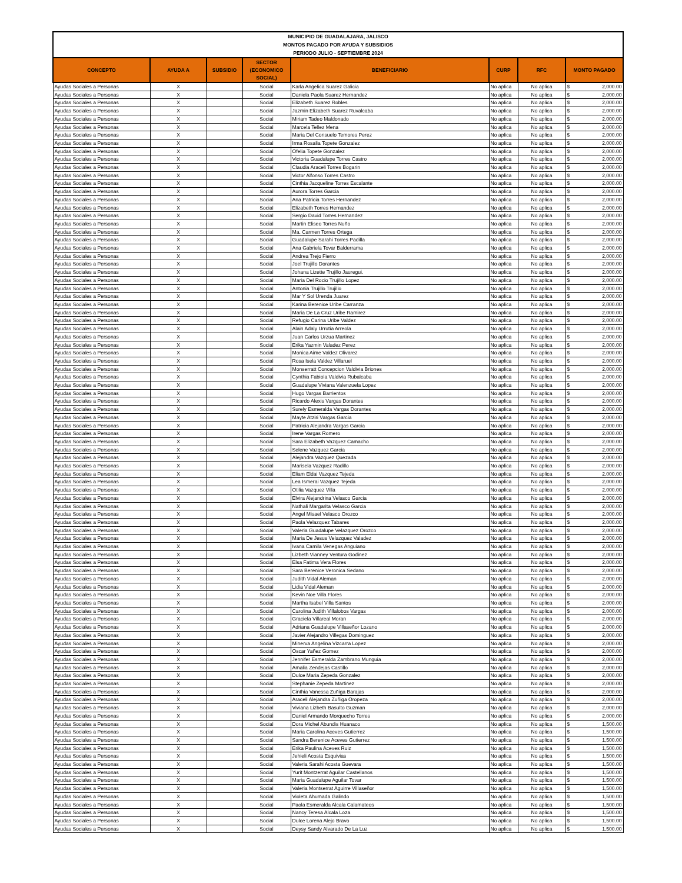| MUNICIPIO DE GUADALAJARA, JALISCO | | | | | | | |
| MONTOS PAGADO POR AYUDA Y SUBSIDIOS | | | | | | | |
| PERIODO JULIO - SEPTIEMBRE 2024 | | | | | | | |
| CONCEPTO | AYUDA A | SUBSIDIO | SECTOR (ECONOMICO SOCIAL) | BENEFICIARIO | CURP | RFC | MONTO PAGADO |
| Ayudas Sociales a Personas | X | | Social | Karla Angelica Suarez Galicia | No aplica | No aplica | $ 2,000.00 |
| Ayudas Sociales a Personas | X | | Social | Daniela Paola Suarez Hernandez | No aplica | No aplica | $ 2,000.00 |
| Ayudas Sociales a Personas | X | | Social | Elizabeth Suarez Robles | No aplica | No aplica | $ 2,000.00 |
| Ayudas Sociales a Personas | X | | Social | Jazmin Elizabeth Suarez Ruvalcaba | No aplica | No aplica | $ 2,000.00 |
| Ayudas Sociales a Personas | X | | Social | Miriam Tadeo Maldonado | No aplica | No aplica | $ 2,000.00 |
| Ayudas Sociales a Personas | X | | Social | Marcela Tellez Mena | No aplica | No aplica | $ 2,000.00 |
| Ayudas Sociales a Personas | X | | Social | Maria Del Consuelo Temores Perez | No aplica | No aplica | $ 2,000.00 |
| Ayudas Sociales a Personas | X | | Social | Irma Rosalia Topete Gonzalez | No aplica | No aplica | $ 2,000.00 |
| Ayudas Sociales a Personas | X | | Social | Ofelia Topete Gonzalez | No aplica | No aplica | $ 2,000.00 |
| Ayudas Sociales a Personas | X | | Social | Victoria Guadalupe Torres Castro | No aplica | No aplica | $ 2,000.00 |
| Ayudas Sociales a Personas | X | | Social | Claudia Araceli Torres Bogarin | No aplica | No aplica | $ 2,000.00 |
| Ayudas Sociales a Personas | X | | Social | Victor Alfonso Torres Castro | No aplica | No aplica | $ 2,000.00 |
| Ayudas Sociales a Personas | X | | Social | Cinthia Jacqueline Torres Escalante | No aplica | No aplica | $ 2,000.00 |
| Ayudas Sociales a Personas | X | | Social | Aurora Torres Garcia | No aplica | No aplica | $ 2,000.00 |
| Ayudas Sociales a Personas | X | | Social | Ana Patricia Torres Hernandez | No aplica | No aplica | $ 2,000.00 |
| Ayudas Sociales a Personas | X | | Social | Elizabeth Torres Hernandez | No aplica | No aplica | $ 2,000.00 |
| Ayudas Sociales a Personas | X | | Social | Sergio David Torres Hernandez | No aplica | No aplica | $ 2,000.00 |
| Ayudas Sociales a Personas | X | | Social | Martin Eliseo Torres Nuño | No aplica | No aplica | $ 2,000.00 |
| Ayudas Sociales a Personas | X | | Social | Ma. Carmen Torres Ortega | No aplica | No aplica | $ 2,000.00 |
| Ayudas Sociales a Personas | X | | Social | Guadalupe Sarahi Torres Padilla | No aplica | No aplica | $ 2,000.00 |
| Ayudas Sociales a Personas | X | | Social | Ana Gabriela Tovar Balderrama | No aplica | No aplica | $ 2,000.00 |
| Ayudas Sociales a Personas | X | | Social | Andrea Trejo Fierro | No aplica | No aplica | $ 2,000.00 |
| Ayudas Sociales a Personas | X | | Social | Joel Trujillo Dorantes | No aplica | No aplica | $ 2,000.00 |
| Ayudas Sociales a Personas | X | | Social | Johana Lizette Trujillo Jauregui. | No aplica | No aplica | $ 2,000.00 |
| Ayudas Sociales a Personas | X | | Social | Maria Del Rocio Trujillo Lopez | No aplica | No aplica | $ 2,000.00 |
| Ayudas Sociales a Personas | X | | Social | Antonia Trujillo Trujillo | No aplica | No aplica | $ 2,000.00 |
| Ayudas Sociales a Personas | X | | Social | Mar Y Sol Urenda Juarez | No aplica | No aplica | $ 2,000.00 |
| Ayudas Sociales a Personas | X | | Social | Karina Berenice Uribe Carranza | No aplica | No aplica | $ 2,000.00 |
| Ayudas Sociales a Personas | X | | Social | Maria De La Cruz Uribe Ramirez | No aplica | No aplica | $ 2,000.00 |
| Ayudas Sociales a Personas | X | | Social | Refugio Carina Uribe Valdez | No aplica | No aplica | $ 2,000.00 |
| Ayudas Sociales a Personas | X | | Social | Alain Adaly Urrutia Arreola | No aplica | No aplica | $ 2,000.00 |
| Ayudas Sociales a Personas | X | | Social | Juan Carlos Urzua Martinez | No aplica | No aplica | $ 2,000.00 |
| Ayudas Sociales a Personas | X | | Social | Erika Yazmin Valadez Perez | No aplica | No aplica | $ 2,000.00 |
| Ayudas Sociales a Personas | X | | Social | Monica Aime Valdez Olivarez | No aplica | No aplica | $ 2,000.00 |
| Ayudas Sociales a Personas | X | | Social | Rosa Isela Valdez Villaruel | No aplica | No aplica | $ 2,000.00 |
| Ayudas Sociales a Personas | X | | Social | Monserratt Concepcion Valdivia Briones | No aplica | No aplica | $ 2,000.00 |
| Ayudas Sociales a Personas | X | | Social | Cynthia Fabiola Valdivia Rubalcaba | No aplica | No aplica | $ 2,000.00 |
| Ayudas Sociales a Personas | X | | Social | Guadalupe Viviana Valenzuela Lopez | No aplica | No aplica | $ 2,000.00 |
| Ayudas Sociales a Personas | X | | Social | Hugo Vargas Barrientos | No aplica | No aplica | $ 2,000.00 |
| Ayudas Sociales a Personas | X | | Social | Ricardo Alexis Vargas Dorantes | No aplica | No aplica | $ 2,000.00 |
| Ayudas Sociales a Personas | X | | Social | Surely Esmeralda Vargas Dorantes | No aplica | No aplica | $ 2,000.00 |
| Ayudas Sociales a Personas | X | | Social | Mayte Atziri Vargas Garcia | No aplica | No aplica | $ 2,000.00 |
| Ayudas Sociales a Personas | X | | Social | Patricia Alejandra Vargas Garcia | No aplica | No aplica | $ 2,000.00 |
| Ayudas Sociales a Personas | X | | Social | Irene Vargas Romero | No aplica | No aplica | $ 2,000.00 |
| Ayudas Sociales a Personas | X | | Social | Sara Elizabeth Vazquez Camacho | No aplica | No aplica | $ 2,000.00 |
| Ayudas Sociales a Personas | X | | Social | Selene Vazquez Garcia | No aplica | No aplica | $ 2,000.00 |
| Ayudas Sociales a Personas | X | | Social | Alejandra Vazquez Quezada | No aplica | No aplica | $ 2,000.00 |
| Ayudas Sociales a Personas | X | | Social | Marisela Vazquez Radillo | No aplica | No aplica | $ 2,000.00 |
| Ayudas Sociales a Personas | X | | Social | Eliam Eldai Vazquez Tejeda | No aplica | No aplica | $ 2,000.00 |
| Ayudas Sociales a Personas | X | | Social | Lea Ismerai Vazquez Tejeda | No aplica | No aplica | $ 2,000.00 |
| Ayudas Sociales a Personas | X | | Social | Otilia Vazquez Villa | No aplica | No aplica | $ 2,000.00 |
| Ayudas Sociales a Personas | X | | Social | Elvira Alejandrina Velasco Garcia | No aplica | No aplica | $ 2,000.00 |
| Ayudas Sociales a Personas | X | | Social | Nathali Margarita Velasco Garcia | No aplica | No aplica | $ 2,000.00 |
| Ayudas Sociales a Personas | X | | Social | Angel Misael Velasco Orozco | No aplica | No aplica | $ 2,000.00 |
| Ayudas Sociales a Personas | X | | Social | Paola Velazquez Tabares | No aplica | No aplica | $ 2,000.00 |
| Ayudas Sociales a Personas | X | | Social | Valeria Guadalupe Velazquez Orozco | No aplica | No aplica | $ 2,000.00 |
| Ayudas Sociales a Personas | X | | Social | Maria De Jesus Velazquez Valadez | No aplica | No aplica | $ 2,000.00 |
| Ayudas Sociales a Personas | X | | Social | Ivana Camila Venegas Anguiano | No aplica | No aplica | $ 2,000.00 |
| Ayudas Sociales a Personas | X | | Social | Lizbeth Vianney Ventura Godinez | No aplica | No aplica | $ 2,000.00 |
| Ayudas Sociales a Personas | X | | Social | Elsa Fatima Vera Flores | No aplica | No aplica | $ 2,000.00 |
| Ayudas Sociales a Personas | X | | Social | Sara Berenice Veronica Sedano | No aplica | No aplica | $ 2,000.00 |
| Ayudas Sociales a Personas | X | | Social | Judith Vidal Aleman | No aplica | No aplica | $ 2,000.00 |
| Ayudas Sociales a Personas | X | | Social | Lidia Vidal Aleman | No aplica | No aplica | $ 2,000.00 |
| Ayudas Sociales a Personas | X | | Social | Kevin Noe Villa Flores | No aplica | No aplica | $ 2,000.00 |
| Ayudas Sociales a Personas | X | | Social | Martha Isabel Villa Santos | No aplica | No aplica | $ 2,000.00 |
| Ayudas Sociales a Personas | X | | Social | Carolina Judith Villalobos Vargas | No aplica | No aplica | $ 2,000.00 |
| Ayudas Sociales a Personas | X | | Social | Graciela Villareal Moran | No aplica | No aplica | $ 2,000.00 |
| Ayudas Sociales a Personas | X | | Social | Adriana Guadalupe Villaseñor Lozano | No aplica | No aplica | $ 2,000.00 |
| Ayudas Sociales a Personas | X | | Social | Javier Alejandro Villegas Dominguez | No aplica | No aplica | $ 2,000.00 |
| Ayudas Sociales a Personas | X | | Social | Minerva Angelina Vizcarra Lopez | No aplica | No aplica | $ 2,000.00 |
| Ayudas Sociales a Personas | X | | Social | Oscar Yañez Gomez | No aplica | No aplica | $ 2,000.00 |
| Ayudas Sociales a Personas | X | | Social | Jennifer Esmeralda Zambrano Munguia | No aplica | No aplica | $ 2,000.00 |
| Ayudas Sociales a Personas | X | | Social | Amalia Zendejas Castillo | No aplica | No aplica | $ 2,000.00 |
| Ayudas Sociales a Personas | X | | Social | Dulce Maria Zepeda Gonzalez | No aplica | No aplica | $ 2,000.00 |
| Ayudas Sociales a Personas | X | | Social | Stephanie Zepeda Martinez | No aplica | No aplica | $ 2,000.00 |
| Ayudas Sociales a Personas | X | | Social | Cinthia Vanessa Zuñiga Barajas | No aplica | No aplica | $ 2,000.00 |
| Ayudas Sociales a Personas | X | | Social | Araceli Alejandra Zuñiga Oropeza | No aplica | No aplica | $ 2,000.00 |
| Ayudas Sociales a Personas | X | | Social | Viviana Lizbeth Basulto Guzman | No aplica | No aplica | $ 2,000.00 |
| Ayudas Sociales a Personas | X | | Social | Daniel Armando Morquecho Torres | No aplica | No aplica | $ 2,000.00 |
| Ayudas Sociales a Personas | X | | Social | Dora Michel Abundis Huanaco | No aplica | No aplica | $ 1,500.00 |
| Ayudas Sociales a Personas | X | | Social | Maria Carolina Aceves Gutierrez | No aplica | No aplica | $ 1,500.00 |
| Ayudas Sociales a Personas | X | | Social | Sandra Berenice Aceves Gutierrez | No aplica | No aplica | $ 1,500.00 |
| Ayudas Sociales a Personas | X | | Social | Erika Paulina Aceves Ruiz | No aplica | No aplica | $ 1,500.00 |
| Ayudas Sociales a Personas | X | | Social | Jehieli Acosta Esquivias | No aplica | No aplica | $ 1,500.00 |
| Ayudas Sociales a Personas | X | | Social | Valeria Sarahi Acosta Guevara | No aplica | No aplica | $ 1,500.00 |
| Ayudas Sociales a Personas | X | | Social | Yurit Montzerrat Aguilar Castellanos | No aplica | No aplica | $ 1,500.00 |
| Ayudas Sociales a Personas | X | | Social | Maria Guadalupe Aguilar Tovar | No aplica | No aplica | $ 1,500.00 |
| Ayudas Sociales a Personas | X | | Social | Valeria Montserrat Aguirre Villaseñor | No aplica | No aplica | $ 1,500.00 |
| Ayudas Sociales a Personas | X | | Social | Violeta Ahumada Galindo | No aplica | No aplica | $ 1,500.00 |
| Ayudas Sociales a Personas | X | | Social | Paola Esmeralda Alcala Calamateos | No aplica | No aplica | $ 1,500.00 |
| Ayudas Sociales a Personas | X | | Social | Nancy Teresa Alcala Loza | No aplica | No aplica | $ 1,500.00 |
| Ayudas Sociales a Personas | X | | Social | Dulce Lorena Alejo Bravo | No aplica | No aplica | $ 1,500.00 |
| Ayudas Sociales a Personas | X | | Social | Deysy Sandy Alvarado De La Luz | No aplica | No aplica | $ 1,500.00 |